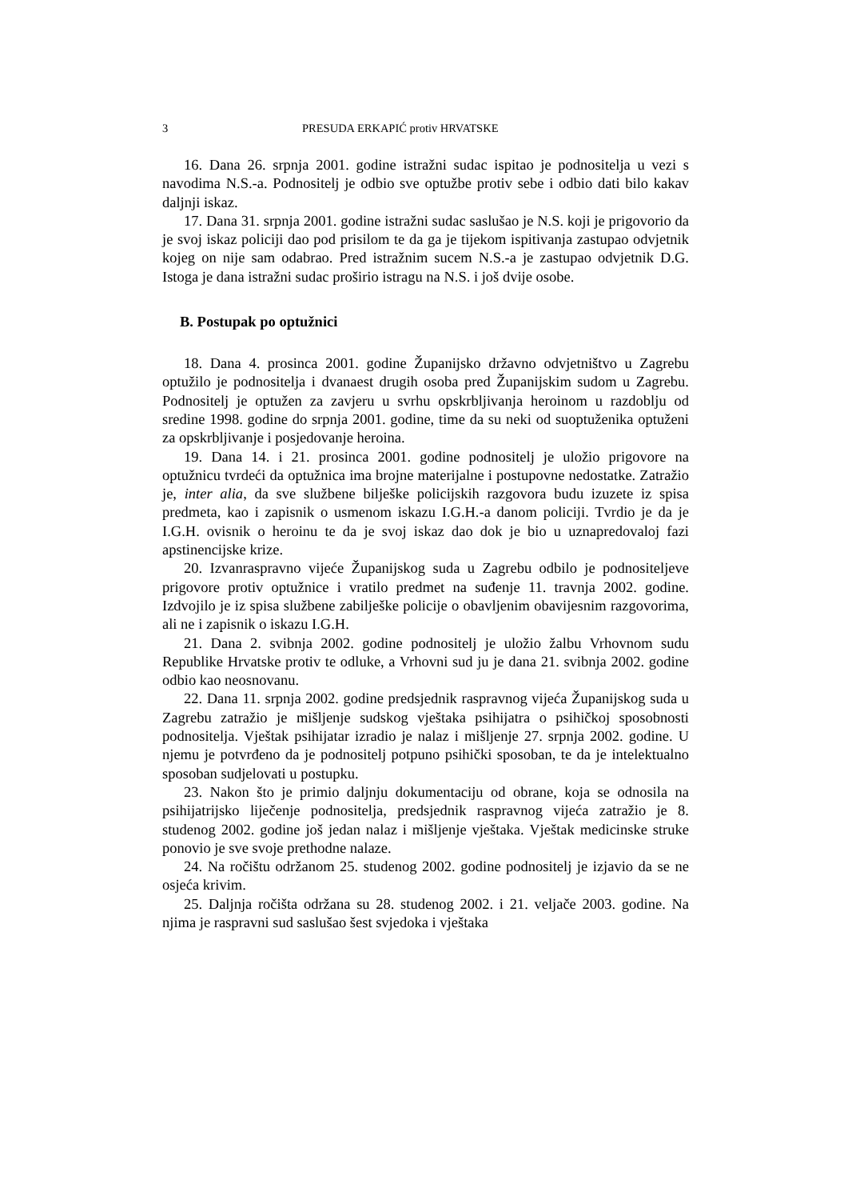3 PRESUDA ERKAPIĆ protiv HRVATSKE
16. Dana 26. srpnja 2001. godine istražni sudac ispitao je podnositelja u vezi s navodima N.S.-a. Podnositelj je odbio sve optužbe protiv sebe i odbio dati bilo kakav daljnji iskaz.
17. Dana 31. srpnja 2001. godine istražni sudac saslušao je N.S. koji je prigovorio da je svoj iskaz policiji dao pod prisilom te da ga je tijekom ispitivanja zastupao odvjetnik kojeg on nije sam odabrao. Pred istražnim sucem N.S.-a je zastupao odvjetnik D.G. Istoga je dana istražni sudac proširio istragu na N.S. i još dvije osobe.
B. Postupak po optužnici
18. Dana 4. prosinca 2001. godine Županijsko državno odvjetništvo u Zagrebu optužilo je podnositelja i dvanaest drugih osoba pred Županijskim sudom u Zagrebu. Podnositelj je optužen za zavjeru u svrhu opskrbljivanja heroinom u razdoblju od sredine 1998. godine do srpnja 2001. godine, time da su neki od suoptuženika optuženi za opskrbljivanje i posjedovanje heroina.
19. Dana 14. i 21. prosinca 2001. godine podnositelj je uložio prigovore na optužnicu tvrdeći da optužnica ima brojne materijalne i postupovne nedostatke. Zatražio je, inter alia, da sve službene bilješke policijskih razgovora budu izuzete iz spisa predmeta, kao i zapisnik o usmenom iskazu I.G.H.-a danom policiji. Tvrdio je da je I.G.H. ovisnik o heroinu te da je svoj iskaz dao dok je bio u uznapredovaloj fazi apstinencijske krize.
20. Izvanraspravno vijeće Županijskog suda u Zagrebu odbilo je podnositeljeve prigovore protiv optužnice i vratilo predmet na suđenje 11. travnja 2002. godine. Izdvojilo je iz spisa službene zabilješke policije o obavljenim obavijesnim razgovorima, ali ne i zapisnik o iskazu I.G.H.
21. Dana 2. svibnja 2002. godine podnositelj je uložio žalbu Vrhovnom sudu Republike Hrvatske protiv te odluke, a Vrhovni sud ju je dana 21. svibnja 2002. godine odbio kao neosnovanu.
22. Dana 11. srpnja 2002. godine predsjednik raspravnog vijeća Županijskog suda u Zagrebu zatražio je mišljenje sudskog vještaka psihijatra o psihičkoj sposobnosti podnositelja. Vještak psihijatar izradio je nalaz i mišljenje 27. srpnja 2002. godine. U njemu je potvrđeno da je podnositelj potpuno psihički sposoban, te da je intelektualno sposoban sudjelovati u postupku.
23. Nakon što je primio daljnju dokumentaciju od obrane, koja se odnosila na psihijatrijsko liječenje podnositelja, predsjednik raspravnog vijeća zatražio je 8. studenog 2002. godine još jedan nalaz i mišljenje vještaka. Vještak medicinske struke ponovio je sve svoje prethodne nalaze.
24. Na ročištu održanom 25. studenog 2002. godine podnositelj je izjavio da se ne osjeća krivim.
25. Daljnja ročišta održana su 28. studenog 2002. i 21. veljače 2003. godine. Na njima je raspravni sud saslušao šest svjedoka i vještaka